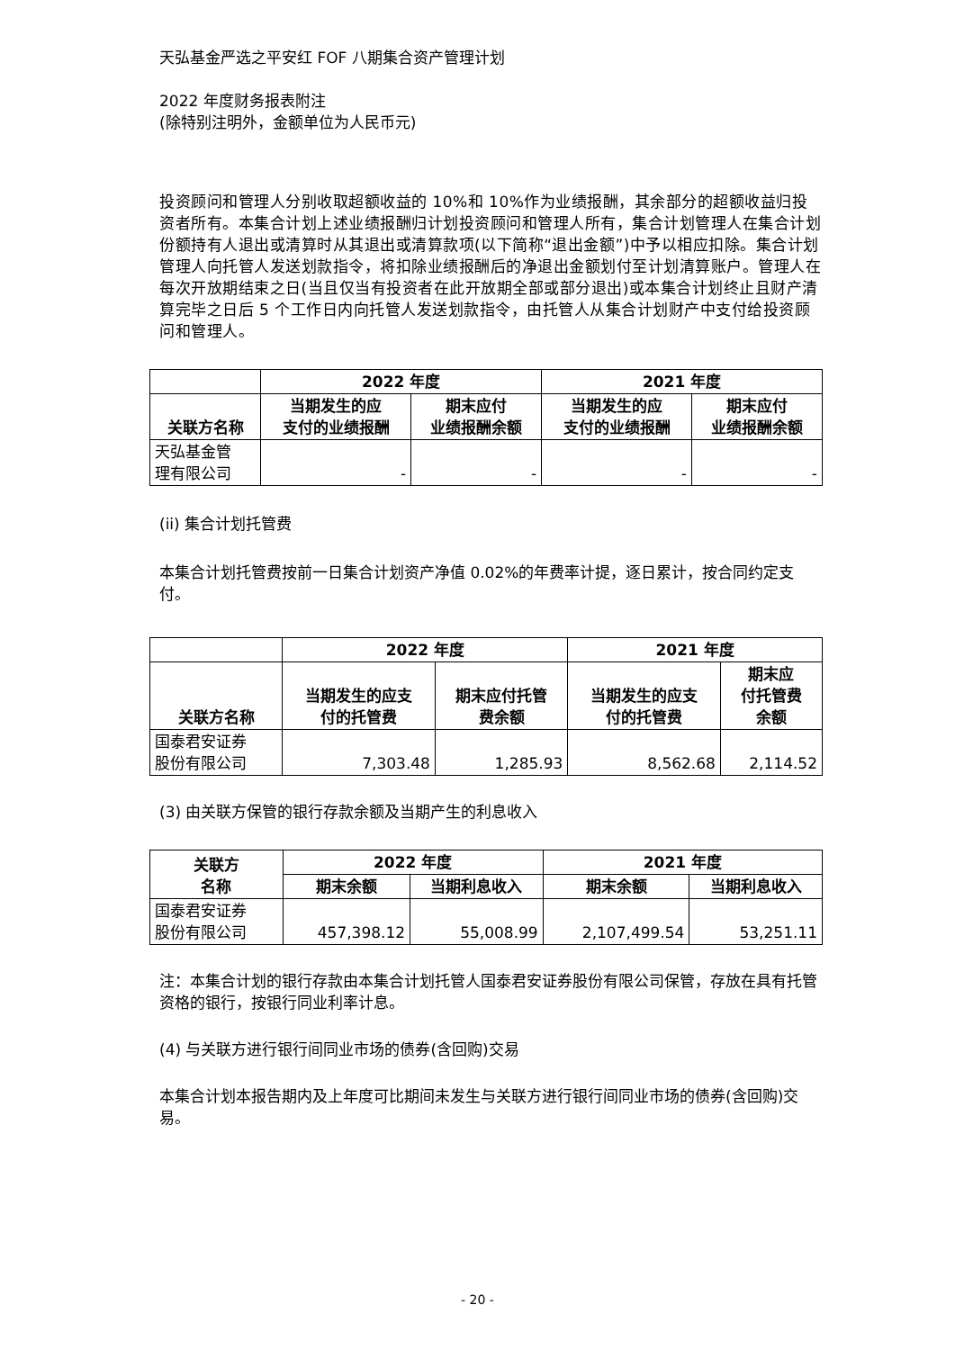天弘基金严选之平安红 FOF 八期集合资产管理计划
2022 年度财务报表附注
(除特别注明外，金额单位为人民币元)
投资顾问和管理人分别收取超额收益的 10%和 10%作为业绩报酬，其余部分的超额收益归投资者所有。本集合计划上述业绩报酬归计划投资顾问和管理人所有，集合计划管理人在集合计划份额持有人退出或清算时从其退出或清算款项(以下简称“退出金额”)中予以相应扣除。集合计划管理人向托管人发送划款指令，将扣除业绩报酬后的净退出金额划付至计划清算账户。管理人在每次开放期结束之日(当且仅当有投资者在此开放期全部或部分退出)或本集合计划终止且财产清算完毕之日后 5 个工作日内向托管人发送划款指令，由托管人从集合计划财产中支付给投资顾问和管理人。
| | 2022 年度 | | 2021 年度 | |
| --- | --- | --- | --- | --- |
| 关联方名称 | 当期发生的应 支付的业绩报酬 | 期末应付 业绩报酬余额 | 当期发生的应 支付的业绩报酬 | 期末应付 业绩报酬余额 |
| 天弘基金管 理有限公司 | - | - | - | - |
(ii) 集合计划托管费
本集合计划托管费按前一日集合计划资产净值 0.02%的年费率计提，逐日累计，按合同约定支付。
| | 2022 年度 | | 2021 年度 | |
| --- | --- | --- | --- | --- |
| 关联方名称 | 当期发生的应支 付的托管费 | 期末应付托管 费余额 | 当期发生的应支 付的托管费 | 期末应 付托管费 余额 |
| 国泰君安证券 股份有限公司 | 7,303.48 | 1,285.93 | 8,562.68 | 2,114.52 |
(3) 由关联方保管的银行存款余额及当期产生的利息收入
| 关联方 名称 | 2022 年度 | | 2021 年度 | |
| --- | --- | --- | --- | --- |
| | 期末余额 | 当期利息收入 | 期末余额 | 当期利息收入 |
| 国泰君安证券 股份有限公司 | 457,398.12 | 55,008.99 | 2,107,499.54 | 53,251.11 |
注：本集合计划的银行存款由本集合计划托管人国泰君安证券股份有限公司保管，存放在具有托管资格的银行，按银行同业利率计息。
(4) 与关联方进行银行间同业市场的债券(含回购)交易
本集合计划本报告期内及上年度可比期间未发生与关联方进行银行间同业市场的债券(含回购)交易。
- 20 -